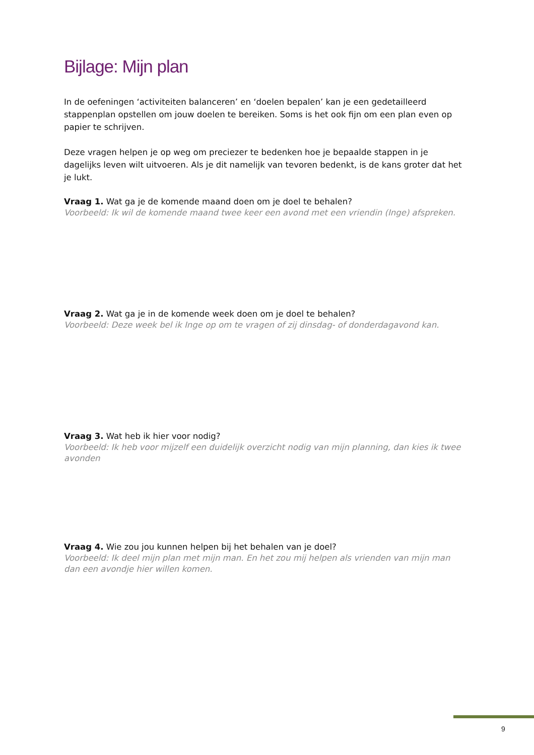Bijlage: Mijn plan
In de oefeningen ‘activiteiten balanceren’ en ‘doelen bepalen’ kan je een gedetailleerd stappenplan opstellen om jouw doelen te bereiken. Soms is het ook fijn om een plan even op papier te schrijven.
Deze vragen helpen je op weg om preciezer te bedenken hoe je bepaalde stappen in je dagelijks leven wilt uitvoeren. Als je dit namelijk van tevoren bedenkt, is de kans groter dat het je lukt.
Vraag 1. Wat ga je de komende maand doen om je doel te behalen?
Voorbeeld: Ik wil de komende maand twee keer een avond met een vriendin (Inge) afspreken.
Vraag 2. Wat ga je in de komende week doen om je doel te behalen?
Voorbeeld: Deze week bel ik Inge op om te vragen of zij dinsdag- of donderdagavond kan.
Vraag 3. Wat heb ik hier voor nodig?
Voorbeeld: Ik heb voor mijzelf een duidelijk overzicht nodig van mijn planning, dan kies ik twee avonden
Vraag 4. Wie zou jou kunnen helpen bij het behalen van je doel?
Voorbeeld: Ik deel mijn plan met mijn man. En het zou mij helpen als vrienden van mijn man dan een avondje hier willen komen.
9